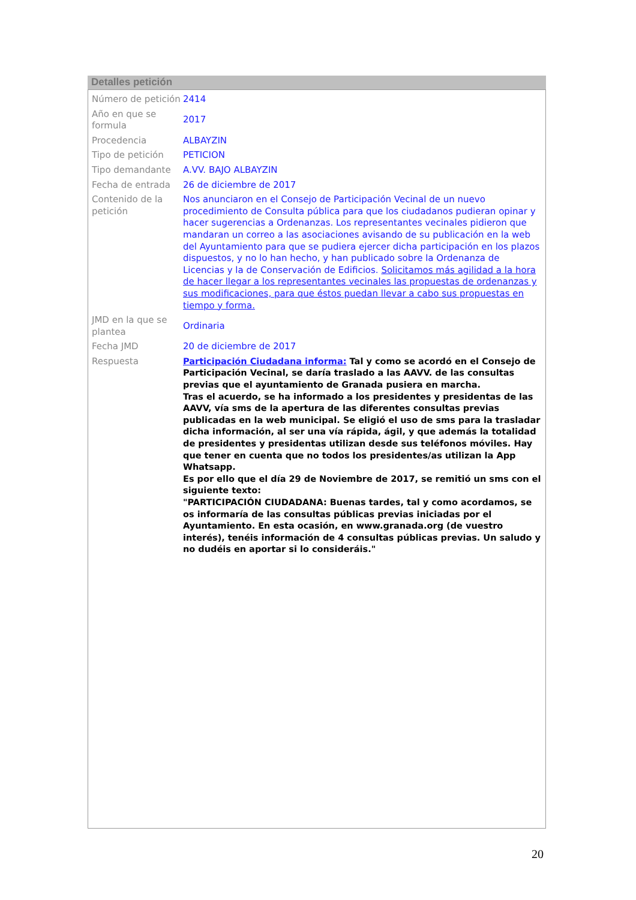Detalles petición
| Número de petición | 2414 |
| Año en que se formula | 2017 |
| Procedencia | ALBAYZIN |
| Tipo de petición | PETICION |
| Tipo demandante | A.VV. BAJO ALBAYZIN |
| Fecha de entrada | 26 de diciembre de 2017 |
| Contenido de la petición | Nos anunciaron en el Consejo de Participación Vecinal de un nuevo procedimiento de Consulta pública para que los ciudadanos pudieran opinar y hacer sugerencias a Ordenanzas. Los representantes vecinales pidieron que mandaran un correo a las asociaciones avisando de su publicación en la web del Ayuntamiento para que se pudiera ejercer dicha participación en los plazos dispuestos, y no lo han hecho, y han publicado sobre la Ordenanza de Licencias y la de Conservación de Edificios. Solicitamos más agilidad a la hora de hacer llegar a los representantes vecinales las propuestas de ordenanzas y sus modificaciones, para que éstos puedan llevar a cabo sus propuestas en tiempo y forma. |
| JMD en la que se plantea | Ordinaria |
| Fecha JMD | 20 de diciembre de 2017 |
| Respuesta | Participación Ciudadana informa: Tal y como se acordó en el Consejo de Participación Vecinal, se daría traslado a las AAVV. de las consultas previas que el ayuntamiento de Granada pusiera en marcha. Tras el acuerdo, se ha informado a los presidentes y presidentas de las AAVV, vía sms de la apertura de las diferentes consultas previas publicadas en la web municipal. Se eligió el uso de sms para la trasladar dicha información, al ser una vía rápida, ágil, y que además la totalidad de presidentes y presidentas utilizan desde sus teléfonos móviles. Hay que tener en cuenta que no todos los presidentes/as utilizan la App Whatsapp. Es por ello que el día 29 de Noviembre de 2017, se remitió un sms con el siguiente texto: "PARTICIPACIÓN CIUDADANA: Buenas tardes, tal y como acordamos, se os informaría de las consultas públicas previas iniciadas por el Ayuntamiento. En esta ocasión, en www.granada.org (de vuestro interés), tenéis información de 4 consultas públicas previas. Un saludo y no dudéis en aportar si lo consideráis." |
20